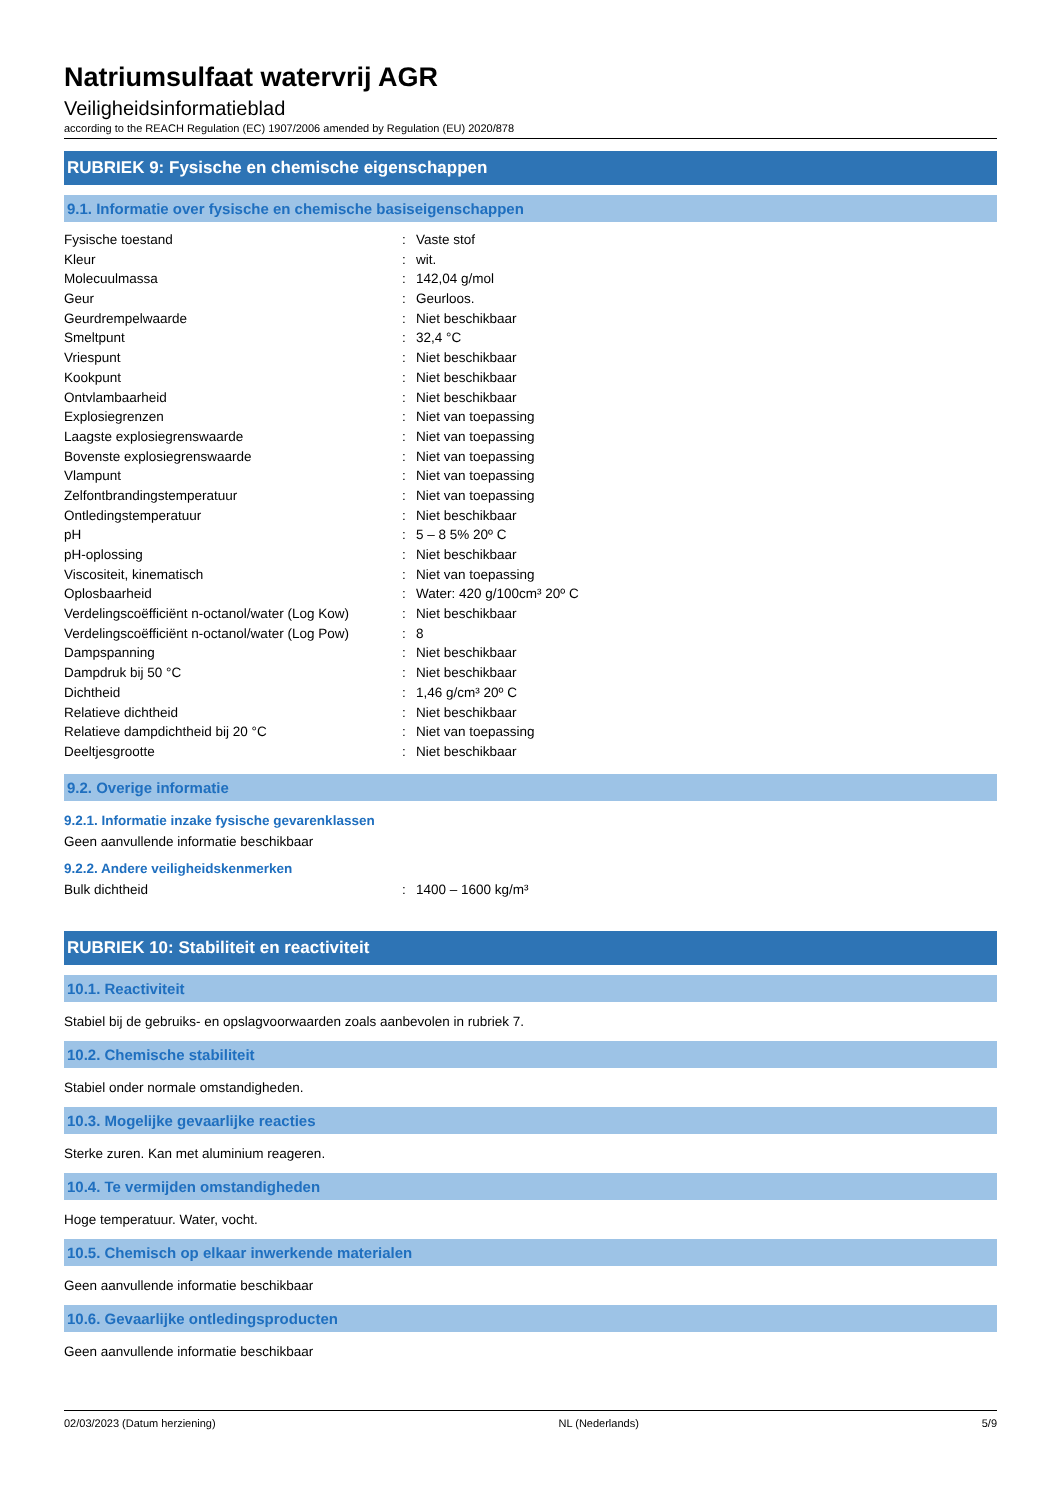Natriumsulfaat watervrij AGR
Veiligheidsinformatieblad
according to the REACH Regulation (EC) 1907/2006 amended by Regulation (EU) 2020/878
RUBRIEK 9: Fysische en chemische eigenschappen
9.1. Informatie over fysische en chemische basiseigenschappen
| Fysische toestand | : | Vaste stof |
| Kleur | : | wit. |
| Molecuulmassa | : | 142,04 g/mol |
| Geur | : | Geurloos. |
| Geurdrempelwaarde | : | Niet beschikbaar |
| Smeltpunt | : | 32,4 °C |
| Vriespunt | : | Niet beschikbaar |
| Kookpunt | : | Niet beschikbaar |
| Ontvlambaarheid | : | Niet beschikbaar |
| Explosiegrenzen | : | Niet van toepassing |
| Laagste explosiegrenswaarde | : | Niet van toepassing |
| Bovenste explosiegrenswaarde | : | Niet van toepassing |
| Vlampunt | : | Niet van toepassing |
| Zelfontbrandingstemperatuur | : | Niet van toepassing |
| Ontledingstemperatuur | : | Niet beschikbaar |
| pH | : | 5 – 8 5% 20º C |
| pH-oplossing | : | Niet beschikbaar |
| Viscositeit, kinematisch | : | Niet van toepassing |
| Oplosbaarheid | : | Water: 420 g/100cm³ 20º C |
| Verdelingscoëfficiënt n-octanol/water (Log Kow) | : | Niet beschikbaar |
| Verdelingscoëfficiënt n-octanol/water (Log Pow) | : | 8 |
| Dampspanning | : | Niet beschikbaar |
| Dampdruk bij 50 °C | : | Niet beschikbaar |
| Dichtheid | : | 1,46 g/cm³ 20º C |
| Relatieve dichtheid | : | Niet beschikbaar |
| Relatieve dampdichtheid bij 20 °C | : | Niet van toepassing |
| Deeltjesgrootte | : | Niet beschikbaar |
9.2. Overige informatie
9.2.1. Informatie inzake fysische gevarenklassen
Geen aanvullende informatie beschikbaar
9.2.2. Andere veiligheidskenmerken
| Bulk dichtheid | : | 1400 – 1600 kg/m³ |
RUBRIEK 10: Stabiliteit en reactiviteit
10.1. Reactiviteit
Stabiel bij de gebruiks- en opslagvoorwaarden zoals aanbevolen in rubriek 7.
10.2. Chemische stabiliteit
Stabiel onder normale omstandigheden.
10.3. Mogelijke gevaarlijke reacties
Sterke zuren. Kan met aluminium reageren.
10.4. Te vermijden omstandigheden
Hoge temperatuur. Water, vocht.
10.5. Chemisch op elkaar inwerkende materialen
Geen aanvullende informatie beschikbaar
10.6. Gevaarlijke ontledingsproducten
Geen aanvullende informatie beschikbaar
02/03/2023 (Datum herziening) NL (Nederlands) 5/9